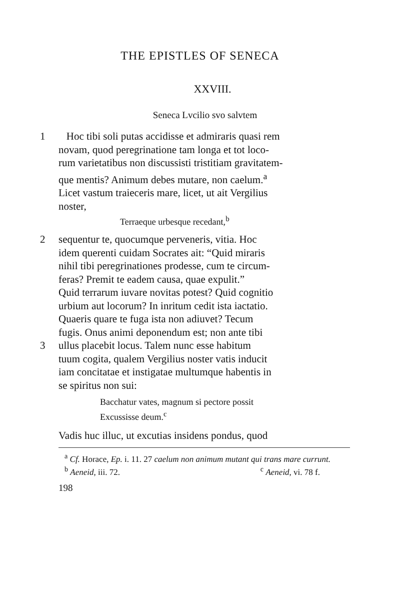THE EPISTLES OF SENECA
XXVIII.
Seneca Lvcilio svo salvtem
1 Hoc tibi soli putas accidisse et admiraris quasi rem
novam, quod peregrinatione tam longa et tot loco-
rum varietatibus non discussisti tristitiam gravitatem-
que mentis? Animum debes mutare, non caelum.<sup>a</sup>
Licet vastum traieceris mare, licet, ut ait Vergilius
noster,
Terraeque urbesque recedant,<sup>b</sup>
2 sequentur te, quocumque perveneris, vitia. Hoc
idem querenti cuidam Socrates ait: “Quid miraris
nihil tibi peregrinationes prodesse, cum te circum-
feras? Premit te eadem causa, quae expulit.”
Quid terrarum iuvare novitas potest? Quid cognitio
urbium aut locorum? In inritum cedit ista iactatio.
Quaeris quare te fuga ista non adiuvet? Tecum
fugis. Onus animi deponendum est; non ante tibi
3 ullus placebit locus. Talem nunc esse habitum
tuum cogita, qualem Vergilius noster vatis inducit
iam concitatae et instigatae multumque habentis in
se spiritus non sui:
Bacchatur vates, magnum si pectore possit
Excussisse deum.<sup>c</sup>
Vadis huc illuc, ut excutias insidens pondus, quod
<sup>a</sup> Cf. Horace, Ep. i. 11. 27 caelum non animum mutant qui trans mare currunt.
<sup>b</sup> Aeneid, iii. 72. <sup>c</sup> Aeneid, vi. 78 f.
198